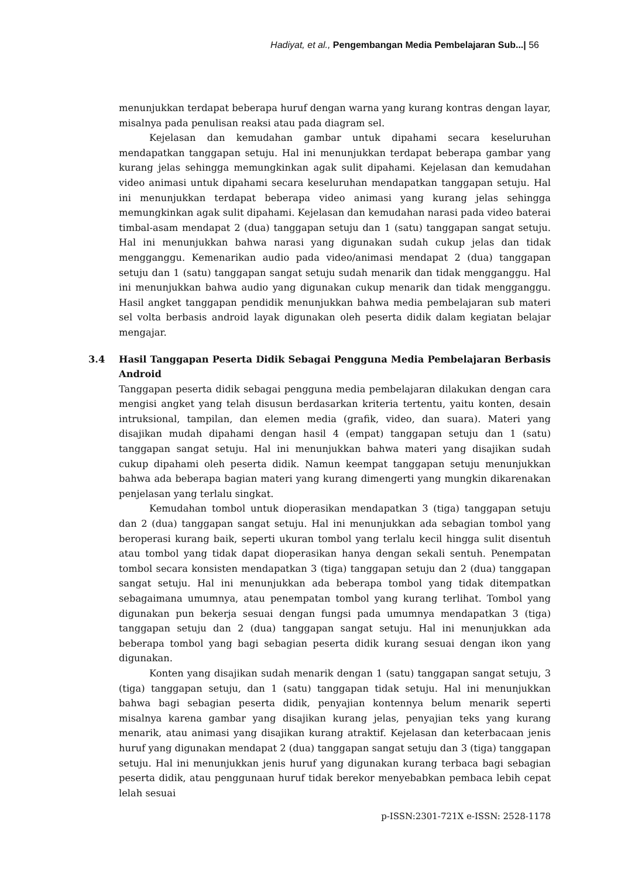Hadiyat, et al., Pengembangan Media Pembelajaran Sub...| 56
menunjukkan terdapat beberapa huruf dengan warna yang kurang kontras dengan layar, misalnya pada penulisan reaksi atau pada diagram sel.
Kejelasan dan kemudahan gambar untuk dipahami secara keseluruhan mendapatkan tanggapan setuju. Hal ini menunjukkan terdapat beberapa gambar yang kurang jelas sehingga memungkinkan agak sulit dipahami. Kejelasan dan kemudahan video animasi untuk dipahami secara keseluruhan mendapatkan tanggapan setuju. Hal ini menunjukkan terdapat beberapa video animasi yang kurang jelas sehingga memungkinkan agak sulit dipahami. Kejelasan dan kemudahan narasi pada video baterai timbal-asam mendapat 2 (dua) tanggapan setuju dan 1 (satu) tanggapan sangat setuju. Hal ini menunjukkan bahwa narasi yang digunakan sudah cukup jelas dan tidak mengganggu. Kemenarikan audio pada video/animasi mendapat 2 (dua) tanggapan setuju dan 1 (satu) tanggapan sangat setuju sudah menarik dan tidak mengganggu. Hal ini menunjukkan bahwa audio yang digunakan cukup menarik dan tidak mengganggu. Hasil angket tanggapan pendidik menunjukkan bahwa media pembelajaran sub materi sel volta berbasis android layak digunakan oleh peserta didik dalam kegiatan belajar mengajar.
3.4 Hasil Tanggapan Peserta Didik Sebagai Pengguna Media Pembelajaran Berbasis Android
Tanggapan peserta didik sebagai pengguna media pembelajaran dilakukan dengan cara mengisi angket yang telah disusun berdasarkan kriteria tertentu, yaitu konten, desain intruksional, tampilan, dan elemen media (grafik, video, dan suara). Materi yang disajikan mudah dipahami dengan hasil 4 (empat) tanggapan setuju dan 1 (satu) tanggapan sangat setuju. Hal ini menunjukkan bahwa materi yang disajikan sudah cukup dipahami oleh peserta didik. Namun keempat tanggapan setuju menunjukkan bahwa ada beberapa bagian materi yang kurang dimengerti yang mungkin dikarenakan penjelasan yang terlalu singkat.
Kemudahan tombol untuk dioperasikan mendapatkan 3 (tiga) tanggapan setuju dan 2 (dua) tanggapan sangat setuju. Hal ini menunjukkan ada sebagian tombol yang beroperasi kurang baik, seperti ukuran tombol yang terlalu kecil hingga sulit disentuh atau tombol yang tidak dapat dioperasikan hanya dengan sekali sentuh. Penempatan tombol secara konsisten mendapatkan 3 (tiga) tanggapan setuju dan 2 (dua) tanggapan sangat setuju. Hal ini menunjukkan ada beberapa tombol yang tidak ditempatkan sebagaimana umumnya, atau penempatan tombol yang kurang terlihat. Tombol yang digunakan pun bekerja sesuai dengan fungsi pada umumnya mendapatkan 3 (tiga) tanggapan setuju dan 2 (dua) tanggapan sangat setuju. Hal ini menunjukkan ada beberapa tombol yang bagi sebagian peserta didik kurang sesuai dengan ikon yang digunakan.
Konten yang disajikan sudah menarik dengan 1 (satu) tanggapan sangat setuju, 3 (tiga) tanggapan setuju, dan 1 (satu) tanggapan tidak setuju. Hal ini menunjukkan bahwa bagi sebagian peserta didik, penyajian kontennya belum menarik seperti misalnya karena gambar yang disajikan kurang jelas, penyajian teks yang kurang menarik, atau animasi yang disajikan kurang atraktif. Kejelasan dan keterbacaan jenis huruf yang digunakan mendapat 2 (dua) tanggapan sangat setuju dan 3 (tiga) tanggapan setuju. Hal ini menunjukkan jenis huruf yang digunakan kurang terbaca bagi sebagian peserta didik, atau penggunaan huruf tidak berekor menyebabkan pembaca lebih cepat lelah sesuai
p-ISSN:2301-721X e-ISSN: 2528-1178